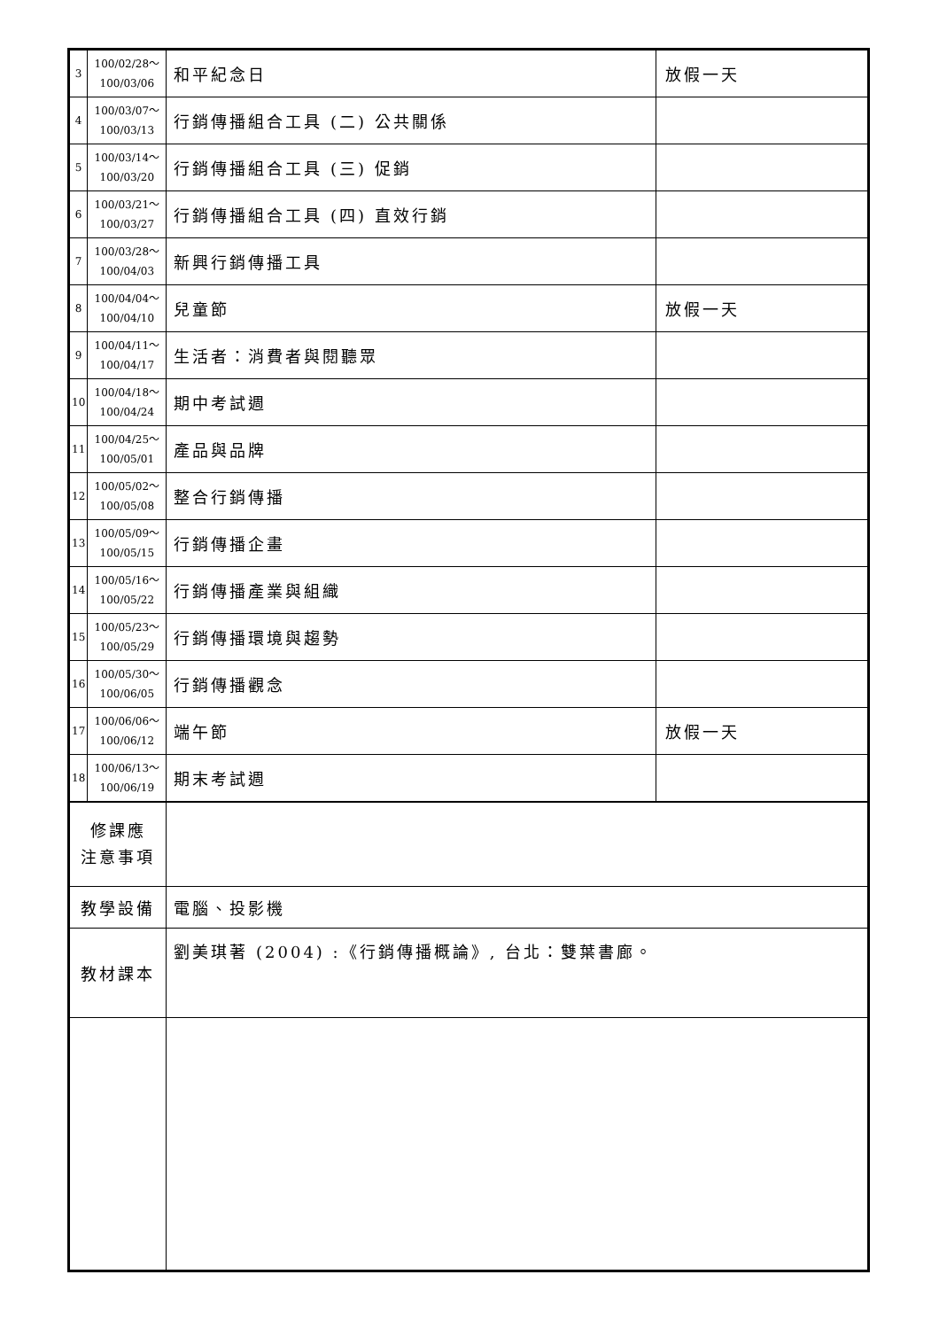| 3 | 100/02/28～ 100/03/06 | 和平紀念日 | 放假一天 |
| 4 | 100/03/07～ 100/03/13 | 行銷傳播組合工具 (二) 公共關係 | |
| 5 | 100/03/14～ 100/03/20 | 行銷傳播組合工具 (三) 促銷 | |
| 6 | 100/03/21～ 100/03/27 | 行銷傳播組合工具 (四) 直效行銷 | |
| 7 | 100/03/28～ 100/04/03 | 新興行銷傳播工具 | |
| 8 | 100/04/04～ 100/04/10 | 兒童節 | 放假一天 |
| 9 | 100/04/11～ 100/04/17 | 生活者：消費者與閱聽眾 | |
| 10 | 100/04/18～ 100/04/24 | 期中考試週 | |
| 11 | 100/04/25～ 100/05/01 | 產品與品牌 | |
| 12 | 100/05/02～ 100/05/08 | 整合行銷傳播 | |
| 13 | 100/05/09～ 100/05/15 | 行銷傳播企畫 | |
| 14 | 100/05/16～ 100/05/22 | 行銷傳播產業與組織 | |
| 15 | 100/05/23～ 100/05/29 | 行銷傳播環境與趨勢 | |
| 16 | 100/05/30～ 100/06/05 | 行銷傳播觀念 | |
| 17 | 100/06/06～ 100/06/12 | 端午節 | 放假一天 |
| 18 | 100/06/13～ 100/06/19 | 期末考試週 | |
| 修課應 注意事項 | | | |
| 教學設備 | | 電腦、投影機 | |
| 教材課本 | | 劉美琪著 (2004) :《行銷傳播概論》, 台北：雙葉書廊。 | |